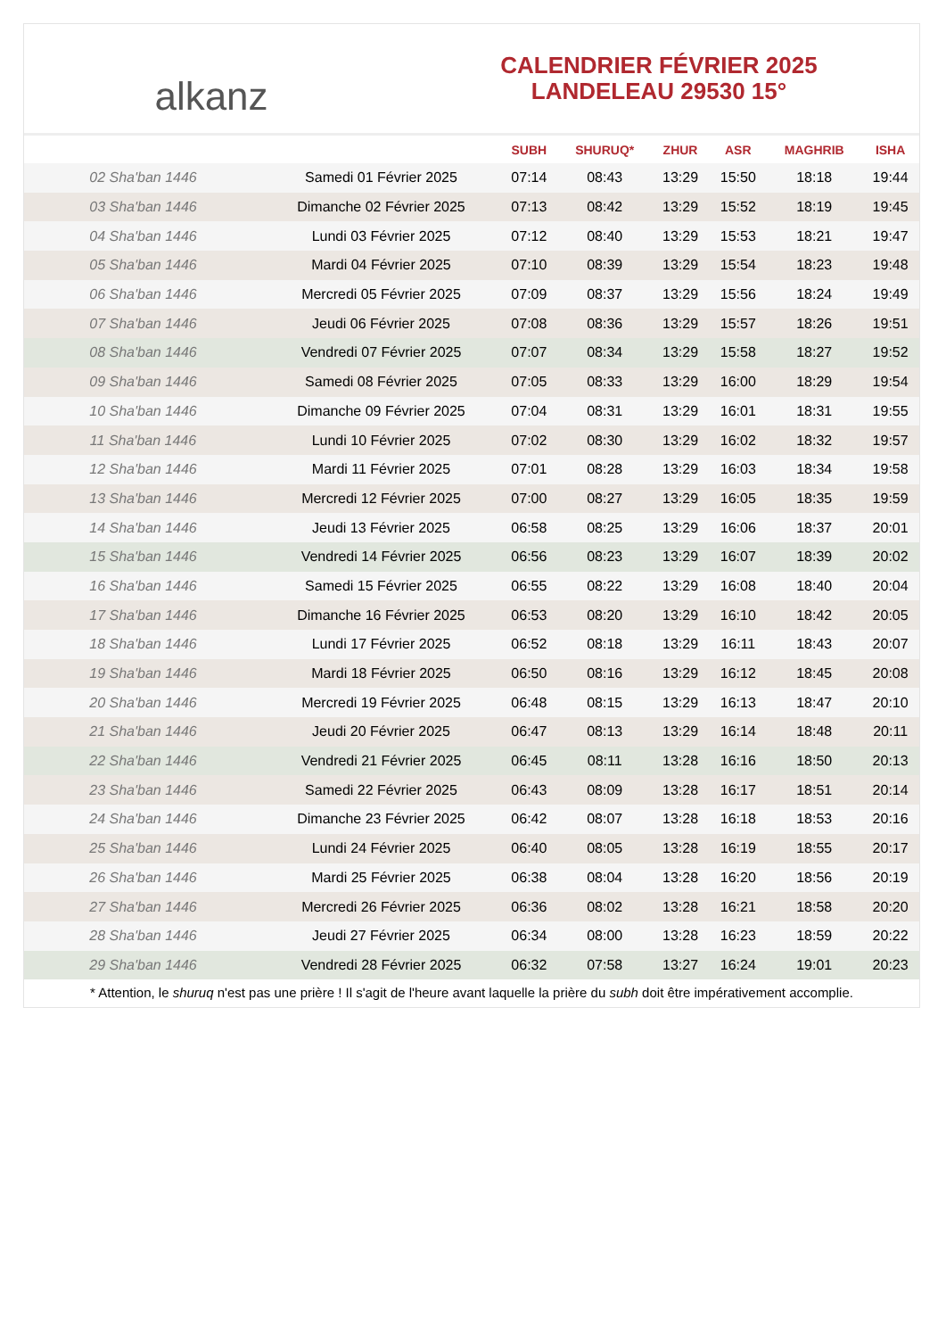alkanz
CALENDRIER FÉVRIER 2025
LANDELEAU 29530 15°
| | | SUBH | SHURUQ* | ZHUR | ASR | MAGHRIB | ISHA |
| --- | --- | --- | --- | --- | --- | --- | --- |
| 02 Sha'ban 1446 | Samedi 01 Février 2025 | 07:14 | 08:43 | 13:29 | 15:50 | 18:18 | 19:44 |
| 03 Sha'ban 1446 | Dimanche 02 Février 2025 | 07:13 | 08:42 | 13:29 | 15:52 | 18:19 | 19:45 |
| 04 Sha'ban 1446 | Lundi 03 Février 2025 | 07:12 | 08:40 | 13:29 | 15:53 | 18:21 | 19:47 |
| 05 Sha'ban 1446 | Mardi 04 Février 2025 | 07:10 | 08:39 | 13:29 | 15:54 | 18:23 | 19:48 |
| 06 Sha'ban 1446 | Mercredi 05 Février 2025 | 07:09 | 08:37 | 13:29 | 15:56 | 18:24 | 19:49 |
| 07 Sha'ban 1446 | Jeudi 06 Février 2025 | 07:08 | 08:36 | 13:29 | 15:57 | 18:26 | 19:51 |
| 08 Sha'ban 1446 | Vendredi 07 Février 2025 | 07:07 | 08:34 | 13:29 | 15:58 | 18:27 | 19:52 |
| 09 Sha'ban 1446 | Samedi 08 Février 2025 | 07:05 | 08:33 | 13:29 | 16:00 | 18:29 | 19:54 |
| 10 Sha'ban 1446 | Dimanche 09 Février 2025 | 07:04 | 08:31 | 13:29 | 16:01 | 18:31 | 19:55 |
| 11 Sha'ban 1446 | Lundi 10 Février 2025 | 07:02 | 08:30 | 13:29 | 16:02 | 18:32 | 19:57 |
| 12 Sha'ban 1446 | Mardi 11 Février 2025 | 07:01 | 08:28 | 13:29 | 16:03 | 18:34 | 19:58 |
| 13 Sha'ban 1446 | Mercredi 12 Février 2025 | 07:00 | 08:27 | 13:29 | 16:05 | 18:35 | 19:59 |
| 14 Sha'ban 1446 | Jeudi 13 Février 2025 | 06:58 | 08:25 | 13:29 | 16:06 | 18:37 | 20:01 |
| 15 Sha'ban 1446 | Vendredi 14 Février 2025 | 06:56 | 08:23 | 13:29 | 16:07 | 18:39 | 20:02 |
| 16 Sha'ban 1446 | Samedi 15 Février 2025 | 06:55 | 08:22 | 13:29 | 16:08 | 18:40 | 20:04 |
| 17 Sha'ban 1446 | Dimanche 16 Février 2025 | 06:53 | 08:20 | 13:29 | 16:10 | 18:42 | 20:05 |
| 18 Sha'ban 1446 | Lundi 17 Février 2025 | 06:52 | 08:18 | 13:29 | 16:11 | 18:43 | 20:07 |
| 19 Sha'ban 1446 | Mardi 18 Février 2025 | 06:50 | 08:16 | 13:29 | 16:12 | 18:45 | 20:08 |
| 20 Sha'ban 1446 | Mercredi 19 Février 2025 | 06:48 | 08:15 | 13:29 | 16:13 | 18:47 | 20:10 |
| 21 Sha'ban 1446 | Jeudi 20 Février 2025 | 06:47 | 08:13 | 13:29 | 16:14 | 18:48 | 20:11 |
| 22 Sha'ban 1446 | Vendredi 21 Février 2025 | 06:45 | 08:11 | 13:28 | 16:16 | 18:50 | 20:13 |
| 23 Sha'ban 1446 | Samedi 22 Février 2025 | 06:43 | 08:09 | 13:28 | 16:17 | 18:51 | 20:14 |
| 24 Sha'ban 1446 | Dimanche 23 Février 2025 | 06:42 | 08:07 | 13:28 | 16:18 | 18:53 | 20:16 |
| 25 Sha'ban 1446 | Lundi 24 Février 2025 | 06:40 | 08:05 | 13:28 | 16:19 | 18:55 | 20:17 |
| 26 Sha'ban 1446 | Mardi 25 Février 2025 | 06:38 | 08:04 | 13:28 | 16:20 | 18:56 | 20:19 |
| 27 Sha'ban 1446 | Mercredi 26 Février 2025 | 06:36 | 08:02 | 13:28 | 16:21 | 18:58 | 20:20 |
| 28 Sha'ban 1446 | Jeudi 27 Février 2025 | 06:34 | 08:00 | 13:28 | 16:23 | 18:59 | 20:22 |
| 29 Sha'ban 1446 | Vendredi 28 Février 2025 | 06:32 | 07:58 | 13:27 | 16:24 | 19:01 | 20:23 |
* Attention, le shuruq n'est pas une prière ! Il s'agit de l'heure avant laquelle la prière du subh doit être impérativement accomplie.